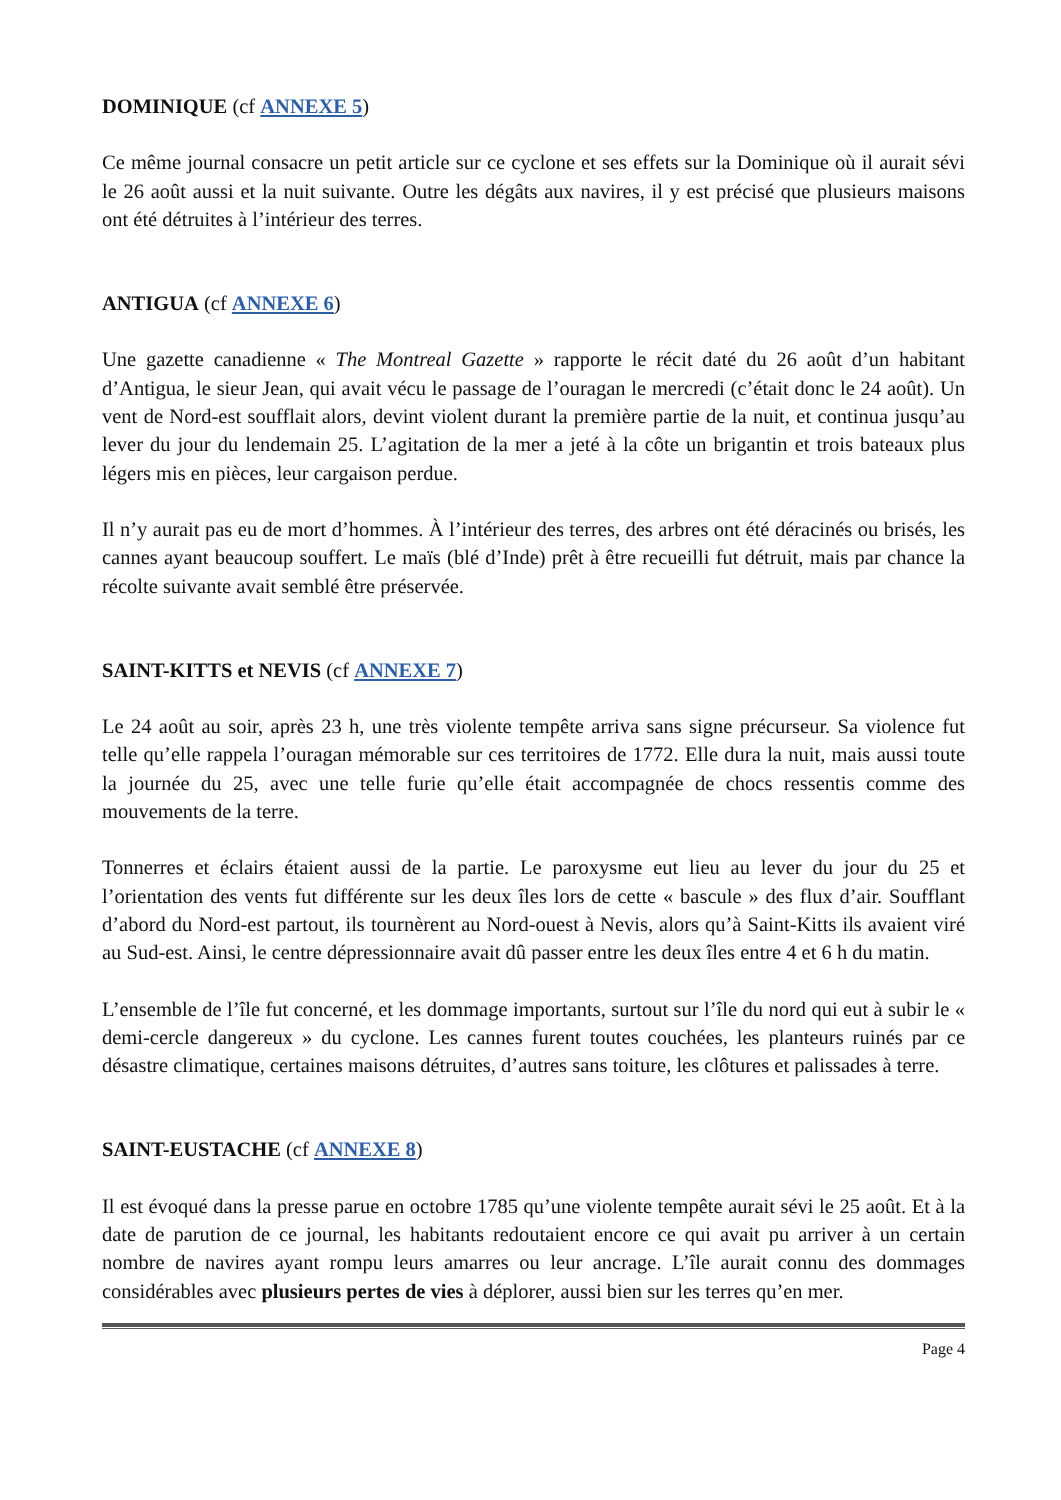DOMINIQUE (cf ANNEXE 5)
Ce même journal consacre un petit article sur ce cyclone et ses effets sur la Dominique où il aurait sévi le 26 août aussi et la nuit suivante. Outre les dégâts aux navires, il y est précisé que plusieurs maisons ont été détruites à l’intérieur des terres.
ANTIGUA (cf ANNEXE 6)
Une gazette canadienne « The Montreal Gazette » rapporte le récit daté du 26 août d’un habitant d’Antigua, le sieur Jean, qui avait vécu le passage de l’ouragan le mercredi (c’était donc le 24 août). Un vent de Nord-est soufflait alors, devint violent durant la première partie de la nuit, et continua jusqu’au lever du jour du lendemain 25. L’agitation de la mer a jeté à la côte un brigantin et trois bateaux plus légers mis en pièces, leur cargaison perdue.
Il n’y aurait pas eu de mort d’hommes. À l’intérieur des terres, des arbres ont été déracinés ou brisés, les cannes ayant beaucoup souffert. Le maïs (blé d’Inde) prêt à être recueilli fut détruit, mais par chance la récolte suivante avait semblé être préservée.
SAINT-KITTS et NEVIS (cf ANNEXE 7)
Le 24 août au soir, après 23 h, une très violente tempête arriva sans signe précurseur. Sa violence fut telle qu’elle rappela l’ouragan mémorable sur ces territoires de 1772. Elle dura la nuit, mais aussi toute la journée du 25, avec une telle furie qu’elle était accompagnée de chocs ressentis comme des mouvements de la terre.
Tonnerres et éclairs étaient aussi de la partie. Le paroxysme eut lieu au lever du jour du 25 et l’orientation des vents fut différente sur les deux îles lors de cette « bascule » des flux d’air. Soufflant d’abord du Nord-est partout, ils tournèrent au Nord-ouest à Nevis, alors qu’à Saint-Kitts ils avaient viré au Sud-est. Ainsi, le centre dépressionnaire avait dû passer entre les deux îles entre 4 et 6 h du matin.
L’ensemble de l’île fut concerné, et les dommage importants, surtout sur l’île du nord qui eut à subir le « demi-cercle dangereux » du cyclone. Les cannes furent toutes couchées, les planteurs ruinés par ce désastre climatique, certaines maisons détruites, d’autres sans toiture, les clôtures et palissades à terre.
SAINT-EUSTACHE (cf ANNEXE 8)
Il est évoqué dans la presse parue en octobre 1785 qu’une violente tempête aurait sévi le 25 août. Et à la date de parution de ce journal, les habitants redoutaient encore ce qui avait pu arriver à un certain nombre de navires ayant rompu leurs amarres ou leur ancrage. L’île aurait connu des dommages considérables avec plusieurs pertes de vies à déplorer, aussi bien sur les terres qu’en mer.
Page 4